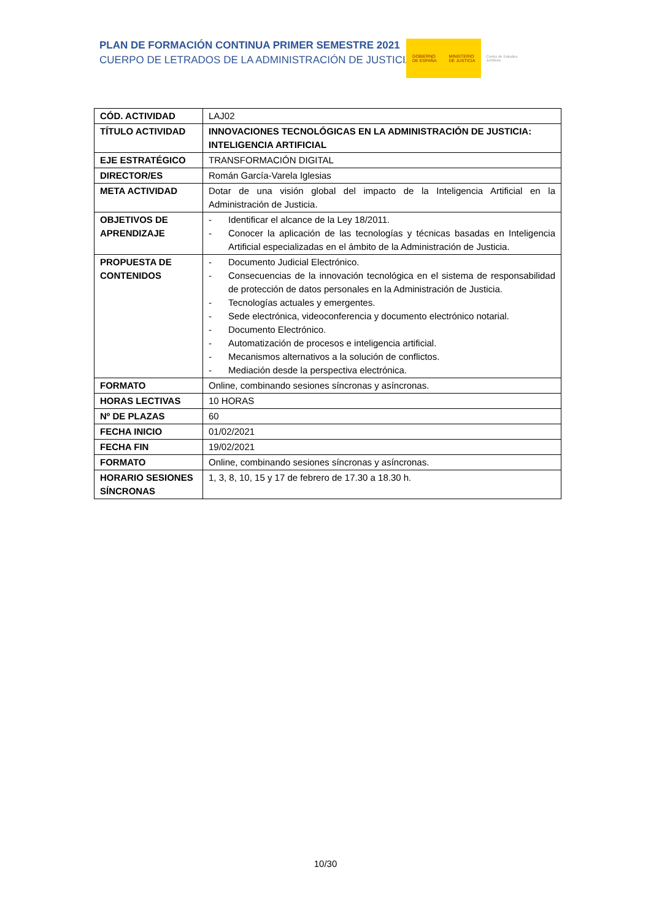PLAN DE FORMACIÓN CONTINUA PRIMER SEMESTRE 2021
CUERPO DE LETRADOS DE LA ADMINISTRACIÓN DE JUSTICIA
GOBIERNO
DE ESPAÑA
MINISTERIO
DE JUSTICIA
Centro de Estudios Jurídicos
| CÓD. ACTIVIDAD | LAJ02 |
| TÍTULO ACTIVIDAD | INNOVACIONES TECNOLÓGICAS EN LA ADMINISTRACIÓN DE JUSTICIA: INTELIGENCIA ARTIFICIAL |
| EJE ESTRATÉGICO | TRANSFORMACIÓN DIGITAL |
| DIRECTOR/ES | Román García-Varela Iglesias |
| META ACTIVIDAD | Dotar de una visión global del impacto de la Inteligencia Artificial en la Administración de Justicia. |
| OBJETIVOS DE APRENDIZAJE | - Identificar el alcance de la Ley 18/2011. - Conocer la aplicación de las tecnologías y técnicas basadas en Inteligencia Artificial especializadas en el ámbito de la Administración de Justicia. |
| PROPUESTA DE CONTENIDOS | - Documento Judicial Electrónico. - Consecuencias de la innovación tecnológica en el sistema de responsabilidad de protección de datos personales en la Administración de Justicia. - Tecnologías actuales y emergentes. - Sede electrónica, videoconferencia y documento electrónico notarial. - Documento Electrónico. - Automatización de procesos e inteligencia artificial. - Mecanismos alternativos a la solución de conflictos. - Mediación desde la perspectiva electrónica. |
| FORMATO | Online, combinando sesiones síncronas y asíncronas. |
| HORAS LECTIVAS | 10 HORAS |
| Nº DE PLAZAS | 60 |
| FECHA INICIO | 01/02/2021 |
| FECHA FIN | 19/02/2021 |
| FORMATO | Online, combinando sesiones síncronas y asíncronas. |
| HORARIO SESIONES SÍNCRONAS | 1, 3, 8, 10, 15 y 17 de febrero de 17.30 a 18.30 h. |
10/30